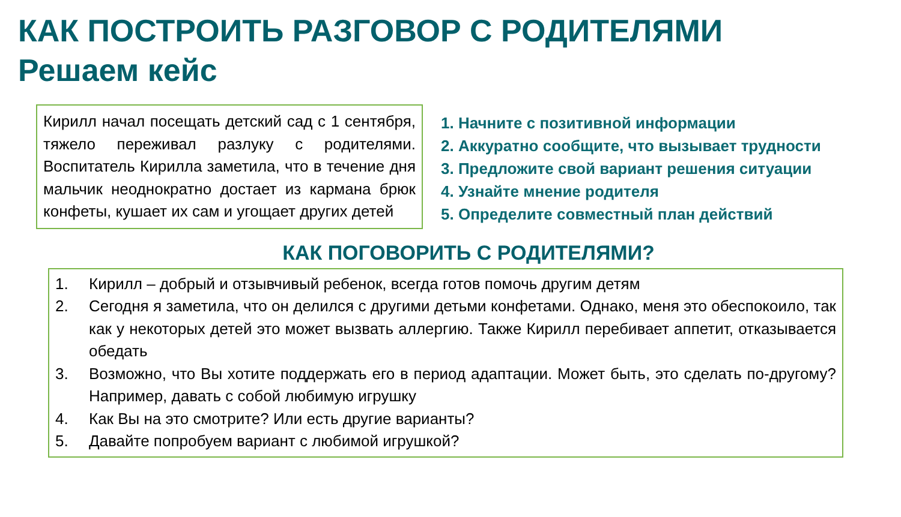КАК ПОСТРОИТЬ РАЗГОВОР С РОДИТЕЛЯМИ
Решаем кейс
Кирилл начал посещать детский сад с 1 сентября, тяжело переживал разлуку с родителями. Воспитатель Кирилла заметила, что в течение дня мальчик неоднократно достает из кармана брюк конфеты, кушает их сам и угощает других детей
1. Начните с позитивной информации
2. Аккуратно сообщите, что вызывает трудности
3. Предложите свой вариант решения ситуации
4. Узнайте мнение родителя
5. Определите совместный план действий
КАК ПОГОВОРИТЬ С РОДИТЕЛЯМИ?
1. Кирилл – добрый и отзывчивый ребенок, всегда готов помочь другим детям
2. Сегодня я заметила, что он делился с другими детьми конфетами. Однако, меня это обеспокоило, так как у некоторых детей это может вызвать аллергию. Также Кирилл перебивает аппетит, отказывается обедать
3. Возможно, что Вы хотите поддержать его в период адаптации. Может быть, это сделать по-другому? Например, давать с собой любимую игрушку
4. Как Вы на это смотрите? Или есть другие варианты?
5. Давайте попробуем вариант с любимой игрушкой?